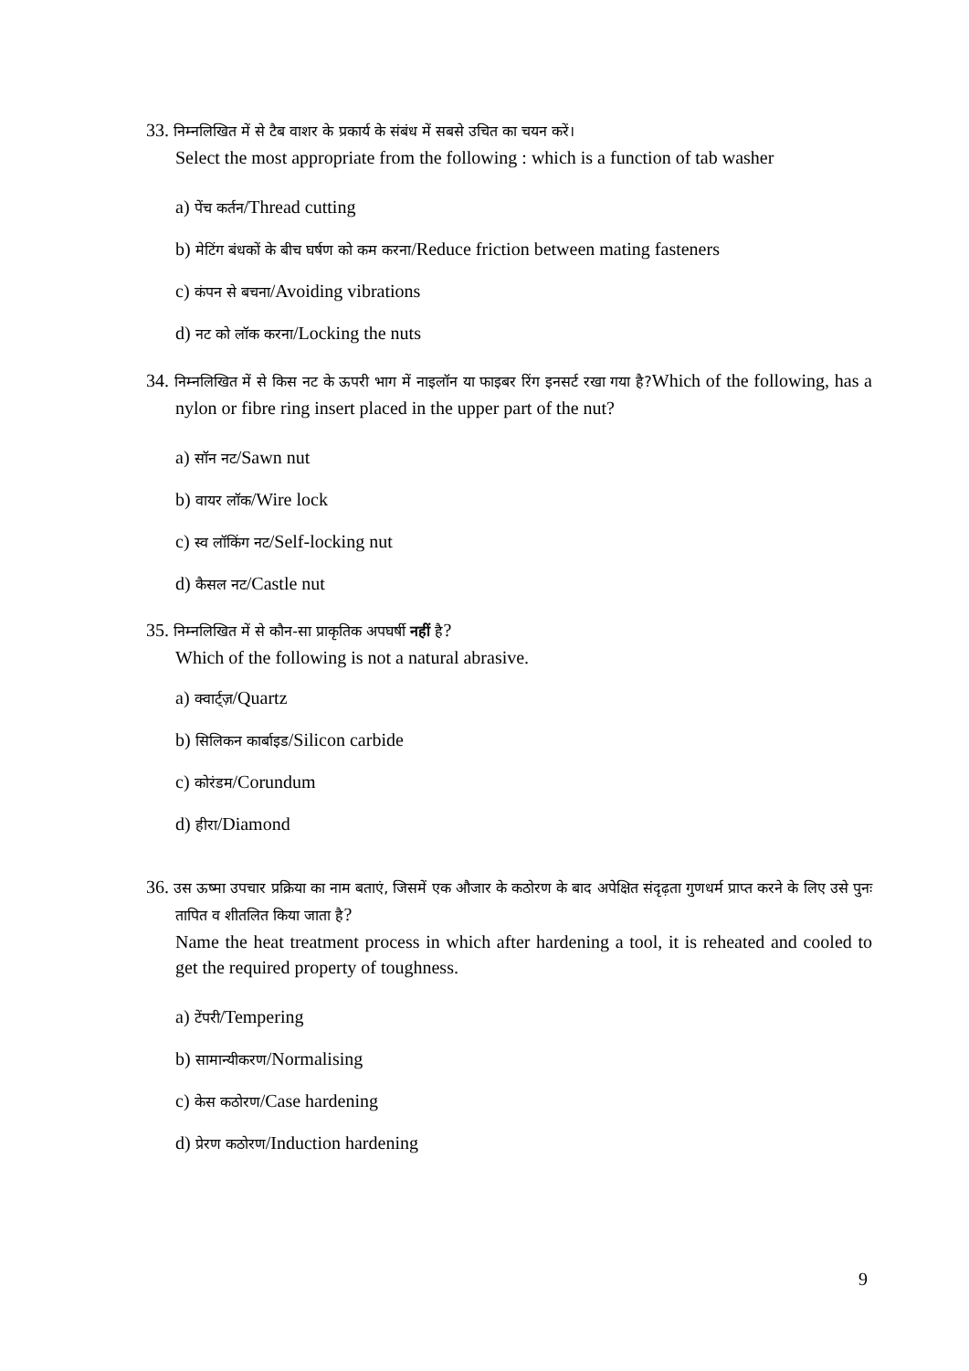33. निम्नलिखित में से टैब वाशर के प्रकार्य के संबंध में सबसे उचित का चयन करें।
Select the most appropriate from the following : which is a function of tab washer
a) पेंच कर्तन/Thread cutting
b) मेटिंग बंधकों के बीच घर्षण को कम करना/Reduce friction between mating fasteners
c) कंपन से बचना/Avoiding vibrations
d) नट को लॉक करना/Locking the nuts
34. निम्नलिखित में से किस नट के ऊपरी भाग में नाइलॉन या फाइबर रिंग इनसर्ट रखा गया है?Which of the following, has a nylon or fibre ring insert placed in the upper part of the nut?
a) सॉन नट/Sawn nut
b) वायर लॉक/Wire lock
c) स्व लॉकिंग नट/Self-locking nut
d) कैसल नट/Castle nut
35. निम्नलिखित में से कौन-सा प्राकृतिक अपघर्षी नहीं है?
Which of the following is not a natural abrasive.
a) क्वार्ट्ज़/Quartz
b) सिलिकन कार्बाइड/Silicon carbide
c) कोरंडम/Corundum
d) हीरा/Diamond
36. उस ऊष्मा उपचार प्रक्रिया का नाम बताएं, जिसमें एक औजार के कठोरण के बाद अपेक्षित संदृढ़ता गुणधर्म प्राप्त करने के लिए उसे पुनः तापित व शीतलित किया जाता है?
Name the heat treatment process in which after hardening a tool, it is reheated and cooled to get the required property of toughness.
a) टेंपरी/Tempering
b) सामान्यीकरण/Normalising
c) केस कठोरण/Case hardening
d) प्रेरण कठोरण/Induction hardening
9